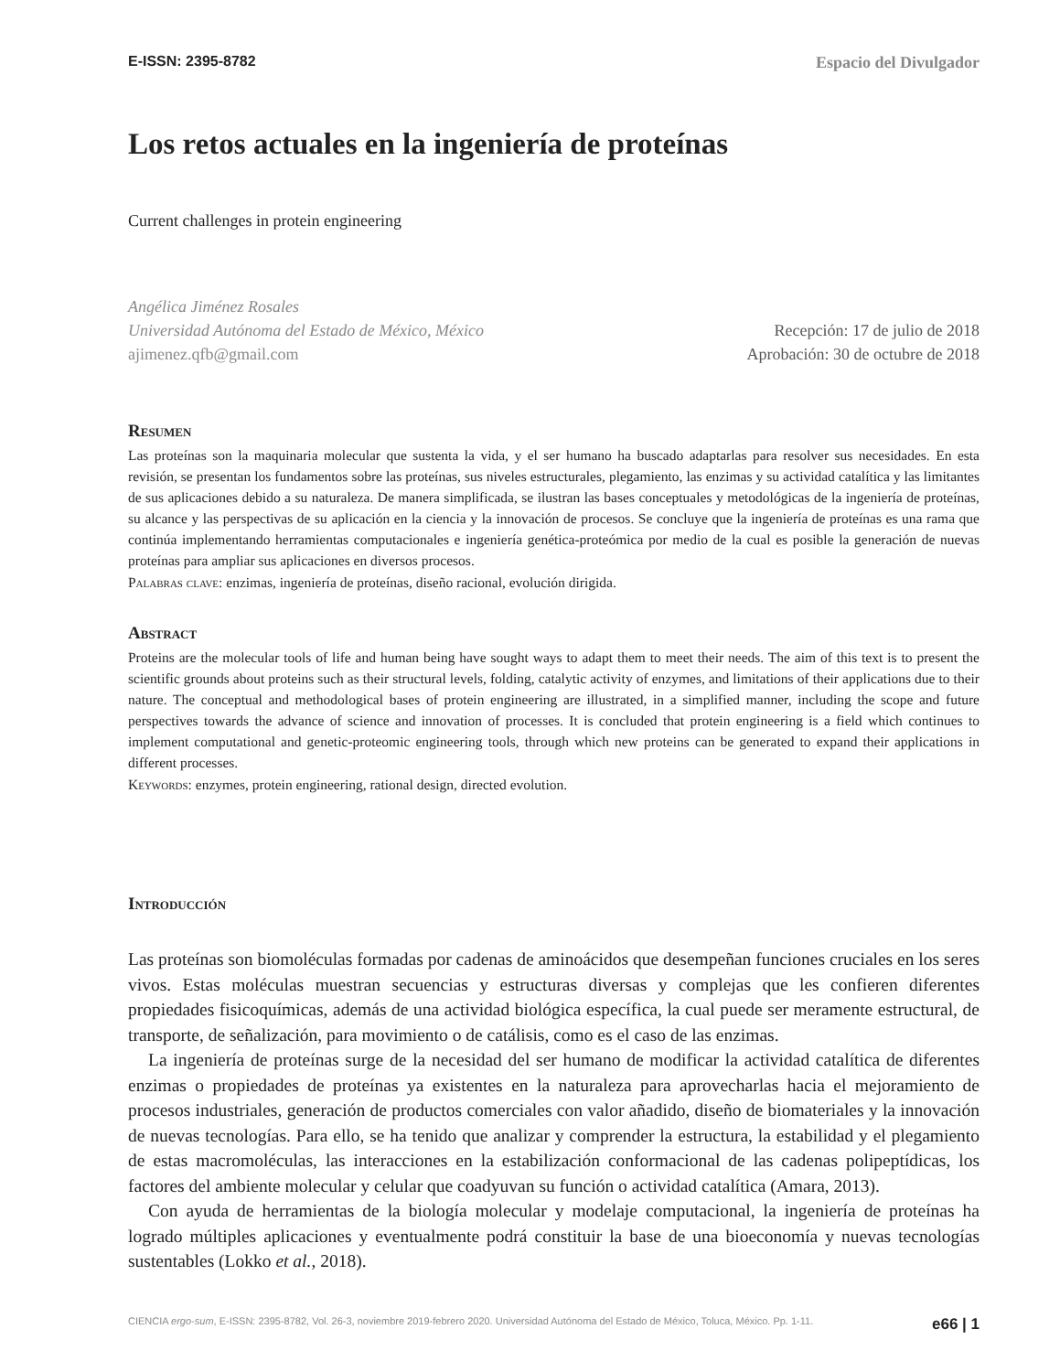E-ISSN: 2395-8782 Espacio del Divulgador
Los retos actuales en la ingeniería de proteínas
Current challenges in protein engineering
Angélica Jiménez Rosales
Universidad Autónoma del Estado de México, México
ajimenez.qfb@gmail.com
Recepción: 17 de julio de 2018
Aprobación: 30 de octubre de 2018
Resumen
Las proteínas son la maquinaria molecular que sustenta la vida, y el ser humano ha buscado adaptarlas para resolver sus necesidades. En esta revisión, se presentan los fundamentos sobre las proteínas, sus niveles estructurales, plegamiento, las enzimas y su actividad catalítica y las limitantes de sus aplicaciones debido a su naturaleza. De manera simplificada, se ilustran las bases conceptuales y metodológicas de la ingeniería de proteínas, su alcance y las perspectivas de su aplicación en la ciencia y la innovación de procesos. Se concluye que la ingeniería de proteínas es una rama que continúa implementando herramientas computacionales e ingeniería genética-proteómica por medio de la cual es posible la generación de nuevas proteínas para ampliar sus aplicaciones en diversos procesos.
Palabras clave: enzimas, ingeniería de proteínas, diseño racional, evolución dirigida.
Abstract
Proteins are the molecular tools of life and human being have sought ways to adapt them to meet their needs. The aim of this text is to present the scientific grounds about proteins such as their structural levels, folding, catalytic activity of enzymes, and limitations of their applications due to their nature. The conceptual and methodological bases of protein engineering are illustrated, in a simplified manner, including the scope and future perspectives towards the advance of science and innovation of processes. It is concluded that protein engineering is a field which continues to implement computational and genetic-proteomic engineering tools, through which new proteins can be generated to expand their applications in different processes.
Keywords: enzymes, protein engineering, rational design, directed evolution.
Introducción
Las proteínas son biomoléculas formadas por cadenas de aminoácidos que desempeñan funciones cruciales en los seres vivos. Estas moléculas muestran secuencias y estructuras diversas y complejas que les confieren diferentes propiedades fisicoquímicas, además de una actividad biológica específica, la cual puede ser meramente estructural, de transporte, de señalización, para movimiento o de catálisis, como es el caso de las enzimas.
La ingeniería de proteínas surge de la necesidad del ser humano de modificar la actividad catalítica de diferentes enzimas o propiedades de proteínas ya existentes en la naturaleza para aprovecharlas hacia el mejoramiento de procesos industriales, generación de productos comerciales con valor añadido, diseño de biomateriales y la innovación de nuevas tecnologías. Para ello, se ha tenido que analizar y comprender la estructura, la estabilidad y el plegamiento de estas macromoléculas, las interacciones en la estabilización conformacional de las cadenas polipeptídicas, los factores del ambiente molecular y celular que coadyuvan su función o actividad catalítica (Amara, 2013).
Con ayuda de herramientas de la biología molecular y modelaje computacional, la ingeniería de proteínas ha logrado múltiples aplicaciones y eventualmente podrá constituir la base de una bioeconomía y nuevas tecnologías sustentables (Lokko et al., 2018).
CIENCIA ergo-sum, E-ISSN: 2395-8782, Vol. 26-3, noviembre 2019-febrero 2020. Universidad Autónoma del Estado de México, Toluca, México. Pp. 1-11. e66 | 1